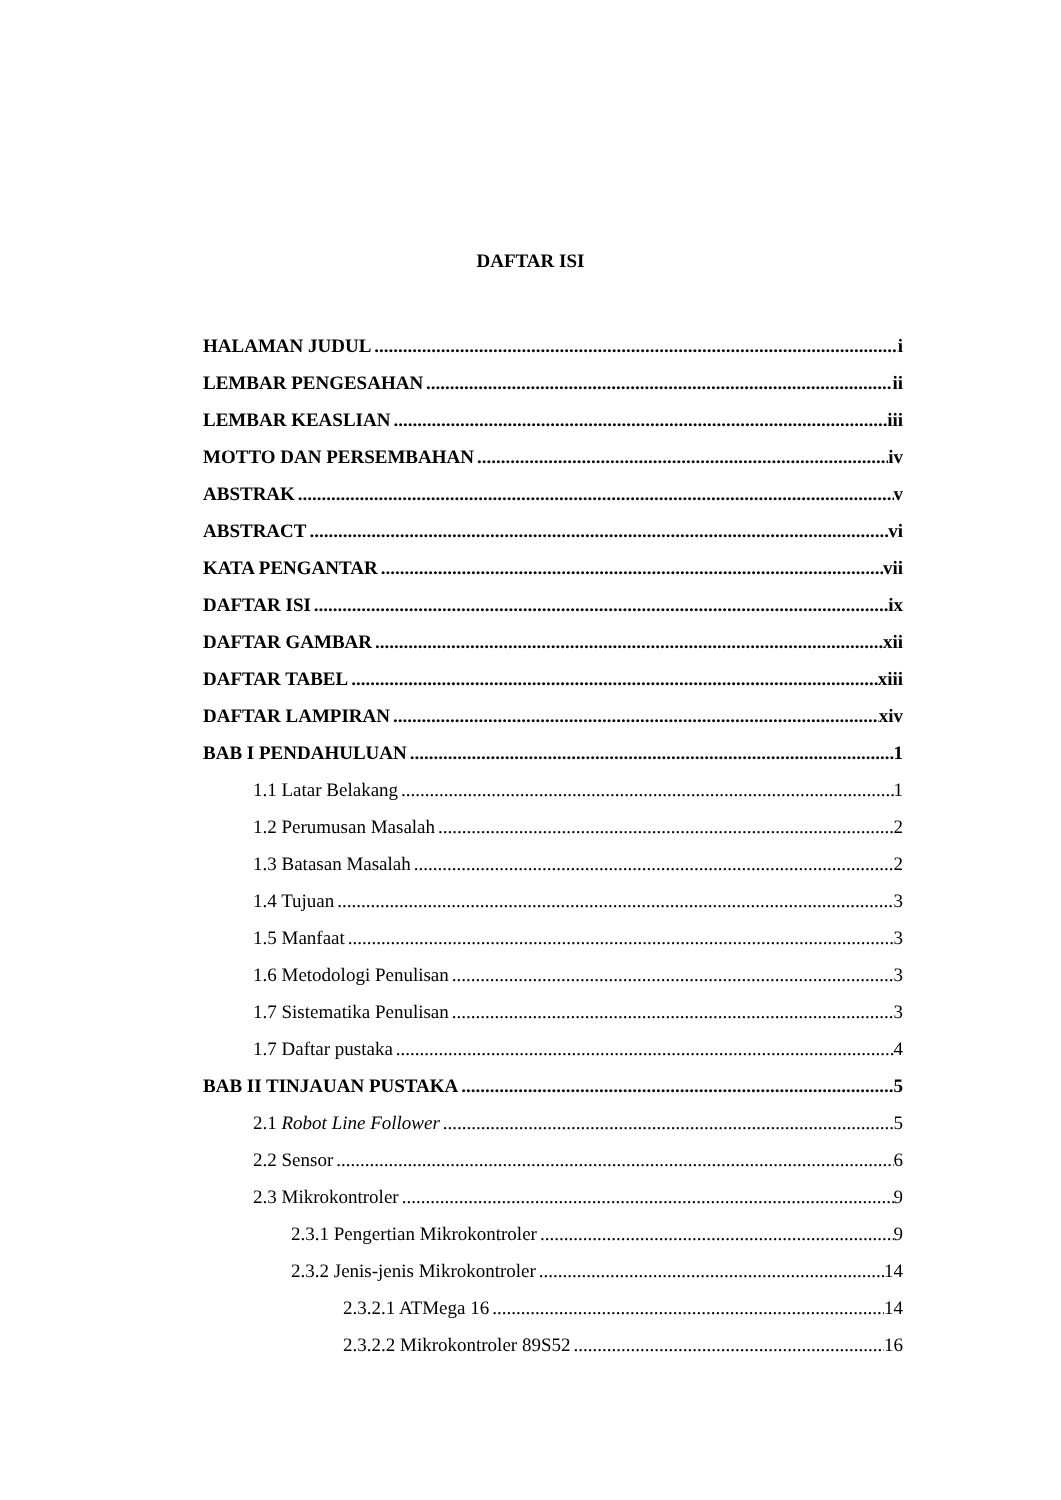DAFTAR ISI
HALAMAN JUDUL i
LEMBAR PENGESAHAN ii
LEMBAR KEASLIAN iii
MOTTO DAN PERSEMBAHAN iv
ABSTRAK v
ABSTRACT vi
KATA PENGANTAR vii
DAFTAR ISI ix
DAFTAR GAMBAR xii
DAFTAR TABEL xiii
DAFTAR LAMPIRAN xiv
BAB I PENDAHULUAN 1
1.1 Latar Belakang 1
1.2 Perumusan Masalah 2
1.3 Batasan Masalah 2
1.4 Tujuan 3
1.5 Manfaat 3
1.6 Metodologi Penulisan 3
1.7 Sistematika Penulisan 3
1.7 Daftar pustaka 4
BAB II TINJAUAN PUSTAKA 5
2.1 Robot Line Follower 5
2.2 Sensor 6
2.3 Mikrokontroler 9
2.3.1 Pengertian Mikrokontroler 9
2.3.2 Jenis-jenis Mikrokontroler 14
2.3.2.1 ATMega 16 14
2.3.2.2 Mikrokontroler 89S52 16